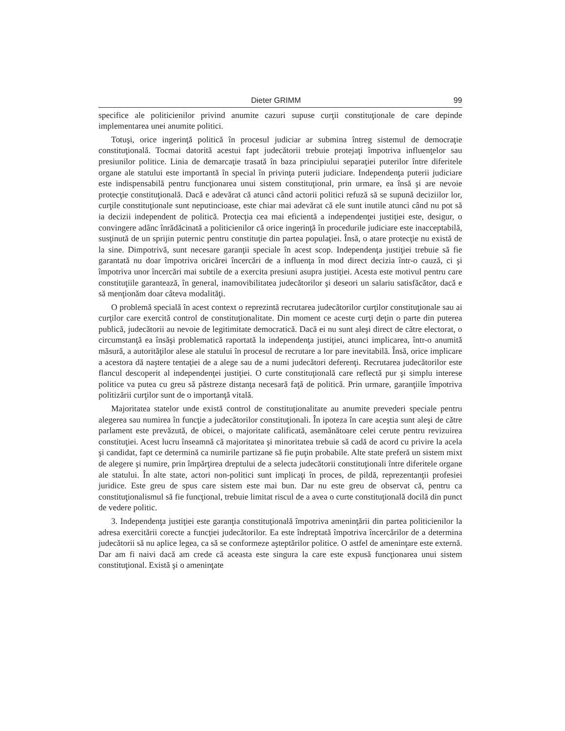Dieter GRIMM 99
specifice ale politicienilor privind anumite cazuri supuse curţii constituţionale de care depinde implementarea unei anumite politici.
Totuşi, orice ingerinţă politică în procesul judiciar ar submina întreg sistemul de democraţie constituţională. Tocmai datorită acestui fapt judecătorii trebuie protejaţi împotriva influenţelor sau presiunilor politice. Linia de demarcaţie trasată în baza principiului separaţiei puterilor între diferitele organe ale statului este importantă în special în privinţa puterii judiciare. Independenţa puterii judiciare este indispensabilă pentru funcţionarea unui sistem constituţional, prin urmare, ea însă şi are nevoie protecţie constituţională. Dacă e adevărat că atunci când actorii politici refuză să se supună deciziilor lor, curţile constituţionale sunt neputincioase, este chiar mai adevărat că ele sunt inutile atunci când nu pot să ia decizii independent de politică. Protecţia cea mai eficientă a independenţei justiţiei este, desigur, o convingere adânc înrădăcinată a politicienilor că orice ingerinţă în procedurile judiciare este inacceptabilă, susţinută de un sprijin puternic pentru constituţie din partea populaţiei. Însă, o atare protecţie nu există de la sine. Dimpotrivă, sunt necesare garanţii speciale în acest scop. Independenţa justiţiei trebuie să fie garantată nu doar împotriva oricărei încercări de a influenţa în mod direct decizia într-o cauză, ci şi împotriva unor încercări mai subtile de a exercita presiuni asupra justiţiei. Acesta este motivul pentru care constituţiile garantează, în general, inamovibilitatea judecătorilor şi deseori un salariu satisfăcător, dacă e să menţionăm doar câteva modalităţi.
O problemă specială în acest context o reprezintă recrutarea judecătorilor curţilor constituţionale sau ai curţilor care exercită control de constituţionalitate. Din moment ce aceste curţi deţin o parte din puterea publică, judecătorii au nevoie de legitimitate democratică. Dacă ei nu sunt aleşi direct de către electorat, o circumstanţă ea însăşi problematică raportată la independenţa justiţiei, atunci implicarea, într-o anumită măsură, a autorităţilor alese ale statului în procesul de recrutare a lor pare inevitabilă. Însă, orice implicare a acestora dă naştere tentaţiei de a alege sau de a numi judecători deferenţi. Recrutarea judecătorilor este flancul descoperit al independenţei justiţiei. O curte constituţională care reflectă pur şi simplu interese politice va putea cu greu să păstreze distanţa necesară faţă de politică. Prin urmare, garanţiile împotriva politizării curţilor sunt de o importanţă vitală.
Majoritatea statelor unde există control de constituţionalitate au anumite prevederi speciale pentru alegerea sau numirea în funcţie a judecătorilor constituţionali. În ipoteza în care aceştia sunt aleşi de către parlament este prevăzută, de obicei, o majoritate calificată, asemănătoare celei cerute pentru revizuirea constituţiei. Acest lucru înseamnă că majoritatea şi minoritatea trebuie să cadă de acord cu privire la acela şi candidat, fapt ce determină ca numirile partizane să fie puţin probabile. Alte state preferă un sistem mixt de alegere şi numire, prin împărţirea dreptului de a selecta judecătorii constituţionali între diferitele organe ale statului. În alte state, actori non-politici sunt implicaţi în proces, de pildă, reprezentanţii profesiei juridice. Este greu de spus care sistem este mai bun. Dar nu este greu de observat că, pentru ca constituţionalismul să fie funcţional, trebuie limitat riscul de a avea o curte constituţională docilă din punct de vedere politic.
3. Independenţa justiţiei este garanţia constituţională împotriva ameninţării din partea politicienilor la adresa exercitării corecte a funcţiei judecătorilor. Ea este îndreptată împotriva încercărilor de a determina judecătorii să nu aplice legea, ca să se conformeze aşteptărilor politice. O astfel de ameninţare este externă. Dar am fi naivi dacă am crede că aceasta este singura la care este expusă funcţionarea unui sistem constituţional. Există şi o ameninţate